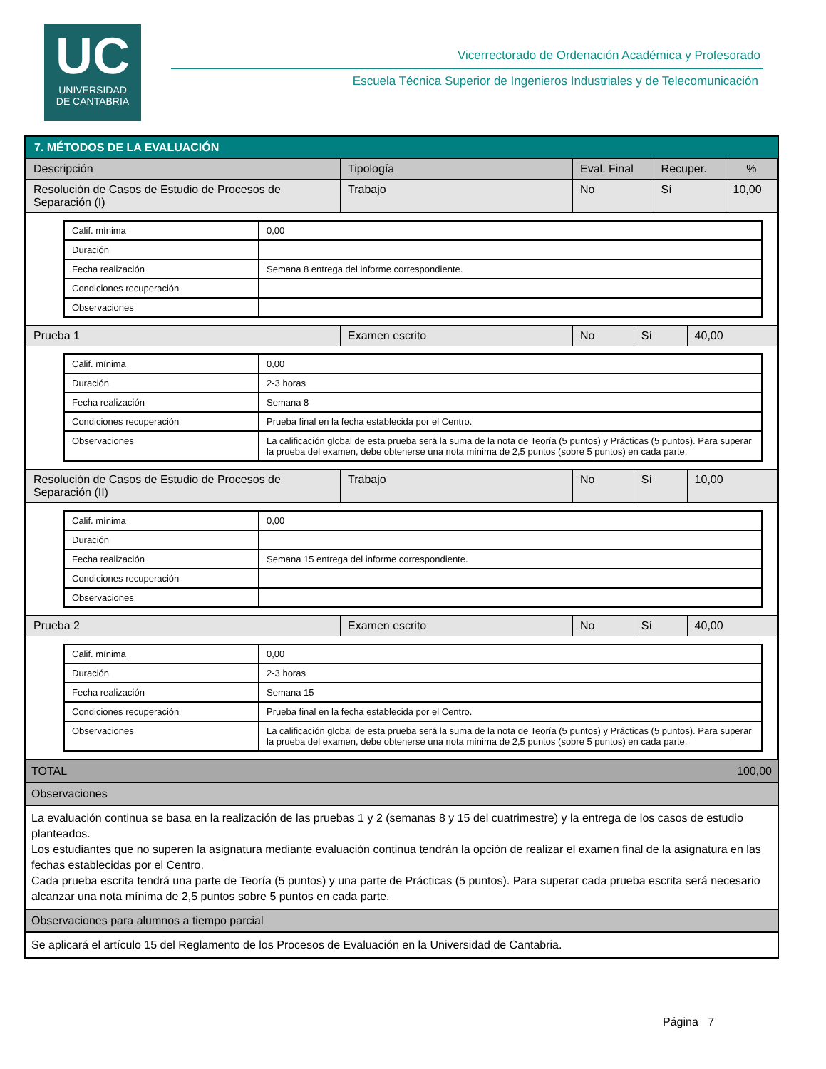UC
UNIVERSIDAD
DE CANTABRIA
Vicerrectorado de Ordenación Académica y Profesorado
Escuela Técnica Superior de Ingenieros Industriales y de Telecomunicación
7. MÉTODOS DE LA EVALUACIÓN
| Descripción | Tipología | Eval. Final | Recuper. | % |
| --- | --- | --- | --- | --- |
| Resolución de Casos de Estudio de Procesos de Separación (I) | Trabajo | No | Sí | 10,00 |
| Calif. mínima | 0,00 |
| Duración | |
| Fecha realización | Semana 8 entrega del informe correspondiente. |
| Condiciones recuperación | |
| Observaciones | |
| Prueba 1 | Examen escrito | No | Sí | 40,00 |
| Calif. mínima | 0,00 |
| Duración | 2-3 horas |
| Fecha realización | Semana 8 |
| Condiciones recuperación | Prueba final en la fecha establecida por el Centro. |
| Observaciones | La calificación global de esta prueba será la suma de la nota de Teoría (5 puntos) y Prácticas (5 puntos). Para superar la prueba del examen, debe obtenerse una nota mínima de 2,5 puntos (sobre 5 puntos) en cada parte. |
| Resolución de Casos de Estudio de Procesos de Separación (II) | Trabajo | No | Sí | 10,00 |
| Calif. mínima | 0,00 |
| Duración | |
| Fecha realización | Semana 15 entrega del informe correspondiente. |
| Condiciones recuperación | |
| Observaciones | |
| Prueba 2 | Examen escrito | No | Sí | 40,00 |
| Calif. mínima | 0,00 |
| Duración | 2-3 horas |
| Fecha realización | Semana 15 |
| Condiciones recuperación | Prueba final en la fecha establecida por el Centro. |
| Observaciones | La calificación global de esta prueba será la suma de la nota de Teoría (5 puntos) y Prácticas (5 puntos). Para superar la prueba del examen, debe obtenerse una nota mínima de 2,5 puntos (sobre 5 puntos) en cada parte. |
TOTAL 100,00
Observaciones
La evaluación continua se basa en la realización de las pruebas 1 y 2 (semanas 8 y 15 del cuatrimestre) y la entrega de los casos de estudio planteados.
Los estudiantes que no superen la asignatura mediante evaluación continua tendrán la opción de realizar el examen final de la asignatura en las fechas establecidas por el Centro.
Cada prueba escrita tendrá una parte de Teoría (5 puntos) y una parte de Prácticas (5 puntos). Para superar cada prueba escrita será necesario alcanzar una nota mínima de 2,5 puntos sobre 5 puntos en cada parte.
Observaciones para alumnos a tiempo parcial
Se aplicará el artículo 15 del Reglamento de los Procesos de Evaluación en la Universidad de Cantabria.
Página 7